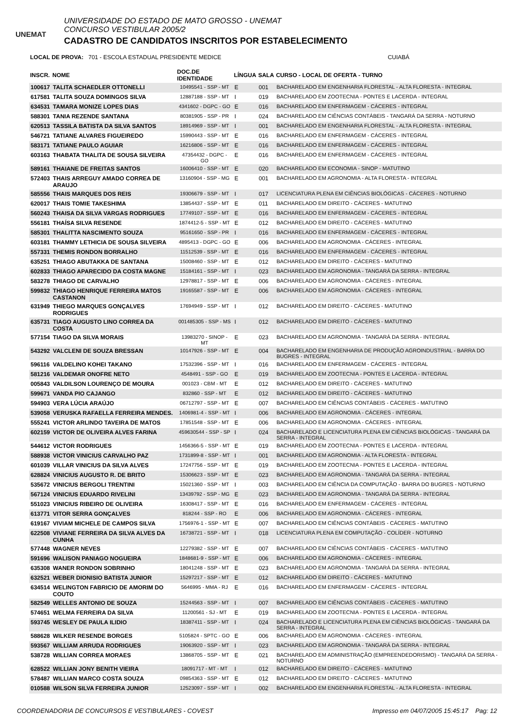UNEMAT
UNIVERSIDADE DO ESTADO DE MATO GROSSO - UNEMAT
CONCURSO VESTIBULAR 2005/2
CADASTRO DE CANDIDATOS INSCRITOS POR ESTABELECIMENTO
LOCAL DE PROVA: 701 - ESCOLA ESTADUAL PRESIDENTE MEDICE CUIABÁ
| INSCR. | NOME | DOC.DE IDENTIDADE | LÍNGUA | SALA | CURSO - LOCAL DE OFERTA - TURNO |
| --- | --- | --- | --- | --- | --- |
| 100617 | TALITA SCHAEDLER OTTONELLI | 10495541 - SSP - MT | E | 001 | BACHARELADO EM ENGENHARIA FLORESTAL - ALTA FLORESTA - INTEGRAL |
| 617581 | TALITA SOUZA DOMINGOS SILVA | 12887188 - SSP - MT | I | 019 | BACHARELADO EM ZOOTECNIA - PONTES E LACERDA - INTEGRAL |
| 634531 | TAMARA MONIZE LOPES DIAS | 4341602 - DGPC - GO | E | 016 | BACHARELADO EM ENFERMAGEM - CÁCERES - INTEGRAL |
| 588301 | TANIA REZENDE SANTANA | 80381905 - SSP - PR | I | 024 | BACHARELADO EM CIÊNCIAS CONTÁBEIS - TANGARÁ DA SERRA - NOTURNO |
| 620513 | TASSILA BATISTA DA SILVA SANTOS | 18914969 - SSP - MT | I | 001 | BACHARELADO EM ENGENHARIA FLORESTAL - ALTA FLORESTA - INTEGRAL |
| 546721 | TATIANE ALVARES FIGUEIREDO | 15990443 - SSP - MT | E | 016 | BACHARELADO EM ENFERMAGEM - CÁCERES - INTEGRAL |
| 583171 | TATIANE PAULO AGUIAR | 16216806 - SSP - MT | E | 016 | BACHARELADO EM ENFERMAGEM - CÁCERES - INTEGRAL |
| 603163 | THABATA THALITA DE SOUSA SILVEIRA | 47354432 - DGPC - GO | E | 016 | BACHARELADO EM ENFERMAGEM - CÁCERES - INTEGRAL |
| 589161 | THAIANE DE FREITAS SANTOS | 16006410 - SSP - MT | E | 020 | BACHARELADO EM ECONOMIA - SINOP - MATUTINO |
| 572403 | THAIS ARREGUY AMADO CORREA DE ARAUJO | 13160904 - SSP - MG | E | 001 | BACHARELADO EM AGRONOMIA - ALTA FLORESTA - INTEGRAL |
| 585556 | THAIS MARQUES DOS REIS | 19306679 - SSP - MT | I | 017 | LICENCIATURA PLENA EM CIÊNCIAS BIOLÓGICAS - CÁCERES - NOTURNO |
| 620017 | THAIS TOMIE TAKESHIMA | 13854437 - SSP - MT | E | 011 | BACHARELADO EM DIREITO - CÁCERES - MATUTINO |
| 560243 | THAISA DA SILVA VARGAS RODRIGUES | 17749107 - SSP - MT | E | 016 | BACHARELADO EM ENFERMAGEM - CÁCERES - INTEGRAL |
| 556181 | THAÍSA SILVA RESENDE | 1874412-5 - SSP - MT | E | 012 | BACHARELADO EM DIREITO - CÁCERES - MATUTINO |
| 585301 | THALITTA NASCIMENTO SOUZA | 95161650 - SSP - PR | I | 016 | BACHARELADO EM ENFERMAGEM - CÁCERES - INTEGRAL |
| 603181 | THAMMY LETHICIA DE SOUSA SILVEIRA | 4895413 - DGPC - GO | E | 006 | BACHARELADO EM AGRONOMIA - CÁCERES - INTEGRAL |
| 557331 | THEMIS RONDON BORRALHO | 11512539 - SSP - MT | E | 016 | BACHARELADO EM ENFERMAGEM - CÁCERES - INTEGRAL |
| 635251 | THIAGO ABUTAKKA DE SANTANA | 15008460 - SSP - MT | E | 012 | BACHARELADO EM DIREITO - CÁCERES - MATUTINO |
| 602833 | THIAGO APARECIDO DA COSTA MAGNE | 15184161 - SSP - MT | I | 023 | BACHARELADO EM AGRONOMIA - TANGARÁ DA SERRA - INTEGRAL |
| 583278 | THIAGO DE CARVALHO | 12978817 - SSP - MT | E | 006 | BACHARELADO EM AGRONOMIA - CÁCERES - INTEGRAL |
| 599832 | THIAGO HENRIQUE FERREIRA MATOS CASTANON | 19165587 - SSP - MT | E | 006 | BACHARELADO EM AGRONOMIA - CÁCERES - INTEGRAL |
| 631949 | THIEGO MARQUES GONÇALVES RODRIGUES | 17694949 - SSP - MT | I | 012 | BACHARELADO EM DIREITO - CÁCERES - MATUTINO |
| 635731 | TIAGO AUGUSTO LINO CORREA DA COSTA | 001485305 - SSP - MS | I | 012 | BACHARELADO EM DIREITO - CÁCERES - MATUTINO |
| 577154 | TIAGO DA SILVA MORAIS | 13983270 - SINOP - MT | E | 023 | BACHARELADO EM AGRONOMIA - TANGARÁ DA SERRA - INTEGRAL |
| 543292 | VALCLENI DE SOUZA BRESSAN | 10147926 - SSP - MT | E | 004 | BACHARELADO EM ENGENHARIA DE PRODUÇÃO AGROINDUSTRIAL - BARRA DO BUGRES - INTEGRAL |
| 596116 | VALDELINO KOHEI TAKANO | 17532396 - SSP - MT | I | 016 | BACHARELADO EM ENFERMAGEM - CÁCERES - INTEGRAL |
| 581216 | VALDEMAR ONOFRE NETO | 4548491 - SSP - GO | E | 019 | BACHARELADO EM ZOOTECNIA - PONTES E LACERDA - INTEGRAL |
| 005843 | VALDILSON LOURENÇO DE MOURA | 001023 - CBM - MT | E | 012 | BACHARELADO EM DIREITO - CÁCERES - MATUTINO |
| 599671 | VANDA PIO CAJANGO | 832860 - SSP - MT | E | 012 | BACHARELADO EM DIREITO - CÁCERES - MATUTINO |
| 594903 | VERA LÚCIA ARAÚJO | 06712797 - SSP - MT | E | 007 | BACHARELADO EM CIÊNCIAS CONTÁBEIS - CÁCERES - MATUTINO |
| 539058 | VERUSKA RAFAELLA FERREIRA MENDES. | 1406981-4 - SSP - MT | I | 006 | BACHARELADO EM AGRONOMIA - CÁCERES - INTEGRAL |
| 555241 | VICTOR ARLINDO TAVEIRA DE MATOS | 17851548 - SSP - MT | E | 006 | BACHARELADO EM AGRONOMIA - CÁCERES - INTEGRAL |
| 602159 | VICTOR DE OLIVEIRA ALVES FARINA | 459630544 - SSP - SP | I | 024 | BACHARELADO E LICENCIATURA PLENA EM CIÊNCIAS BIOLÓGICAS - TANGARÁ DA SERRA - INTEGRAL |
| 544612 | VICTOR RODRIGUES | 1456366-5 - SSP - MT | E | 019 | BACHARELADO EM ZOOTECNIA - PONTES E LACERDA - INTEGRAL |
| 588938 | VICTOR VINICIUS CARVALHO PAZ | 1731899-8 - SSP - MT | I | 001 | BACHARELADO EM AGRONOMIA - ALTA FLORESTA - INTEGRAL |
| 601039 | VILLAR VINICIUS DA SILVA ALVES | 17247756 - SSP - MT | E | 019 | BACHARELADO EM ZOOTECNIA - PONTES E LACERDA - INTEGRAL |
| 628824 | VINICIUS AUGUSTO R. DE BRITO | 15306623 - SSP - MT | E | 023 | BACHARELADO EM AGRONOMIA - TANGARÁ DA SERRA - INTEGRAL |
| 535672 | VINICIUS BERGOLI TRENTINI | 15021360 - SSP - MT | I | 003 | BACHARELADO EM CIÊNCIA DA COMPUTAÇÃO - BARRA DO BUGRES - NOTURNO |
| 567124 | VINICIUS EDUARDO RIVELINI | 13439792 - SSP - MG | E | 023 | BACHARELADO EM AGRONOMIA - TANGARÁ DA SERRA - INTEGRAL |
| 551023 | VINICIUS RIBEIRO DE OLIVEIRA | 16308417 - SSP - MT | E | 016 | BACHARELADO EM ENFERMAGEM - CÁCERES - INTEGRAL |
| 613771 | VITOR SERRA GONÇALVES | 818244 - SSP - RO | E | 006 | BACHARELADO EM AGRONOMIA - CÁCERES - INTEGRAL |
| 619167 | VIVIAM MICHELE DE CAMPOS SILVA | 1756976-1 - SSP - MT | E | 007 | BACHARELADO EM CIÊNCIAS CONTÁBEIS - CÁCERES - MATUTINO |
| 622508 | VIVIANE FERREIRA DA SILVA ALVES DA CUNHA | 16738721 - SSP - MT | I | 018 | LICENCIATURA PLENA EM COMPUTAÇÃO - COLÍDER - NOTURNO |
| 577448 | WAGNER NEVES | 12279382 - SSP - MT | E | 007 | BACHARELADO EM CIÊNCIAS CONTÁBEIS - CÁCERES - MATUTINO |
| 591696 | WALISON PANIAGO NOGUEIRA | 1848681-9 - SSP - MT | E | 006 | BACHARELADO EM AGRONOMIA - CÁCERES - INTEGRAL |
| 635308 | WANER RONDON SOBRINHO | 18041248 - SSP - MT | E | 023 | BACHARELADO EM AGRONOMIA - TANGARÁ DA SERRA - INTEGRAL |
| 632521 | WEBER DIONISIO BATISTA JUNIOR | 15297217 - SSP - MT | E | 012 | BACHARELADO EM DIREITO - CÁCERES - MATUTINO |
| 634514 | WELINGTON FABRICIO DE AMORIM DO COUTO | 5646995 - MMA - RJ | E | 016 | BACHARELADO EM ENFERMAGEM - CÁCERES - INTEGRAL |
| 582549 | WELLES ANTONIO DE SOUZA | 15244563 - SSP - MT | I | 007 | BACHARELADO EM CIÊNCIAS CONTÁBEIS - CÁCERES - MATUTINO |
| 574651 | WELMA FERREIRA DA SILVA | 11200561 - SJ - MT | E | 019 | BACHARELADO EM ZOOTECNIA - PONTES E LACERDA - INTEGRAL |
| 593745 | WESLEY DE PAULA ILIDIO | 18387411 - SSP - MT | I | 024 | BACHARELADO E LICENCIATURA PLENA EM CIÊNCIAS BIOLÓGICAS - TANGARÁ DA SERRA - INTEGRAL |
| 588628 | WILKER RESENDE BORGES | 5105824 - SPTC - GO | E | 006 | BACHARELADO EM AGRONOMIA - CÁCERES - INTEGRAL |
| 593567 | WILLIAM ARRUDA RODRIGUES | 19063920 - SSP - MT | I | 023 | BACHARELADO EM AGRONOMIA - TANGARÁ DA SERRA - INTEGRAL |
| 538728 | WILLIAN CORREA MORAES | 13868705 - SSP - MT | E | 021 | BACHARELADO EM ADMINISTRAÇÃO (EMPREENDEDORISMO) - TANGARÁ DA SERRA - NOTURNO |
| 628522 | WILLIAN JONY BENITH VIEIRA | 18091717 - MT - MT | I | 012 | BACHARELADO EM DIREITO - CÁCERES - MATUTINO |
| 578487 | WILLIAN MARCO COSTA SOUZA | 09854363 - SSP - MT | E | 012 | BACHARELADO EM DIREITO - CÁCERES - MATUTINO |
| 010588 | WILSON SILVA FERREIRA JUNIOR | 12523097 - SSP - MT | I | 002 | BACHARELADO EM ENGENHARIA FLORESTAL - ALTA FLORESTA - INTEGRAL |
COORDENADORIA DE CONCURSOS E VESTIBULARES - COVEST Impresso em 04/07/2005 15:45:17 Pag: 12